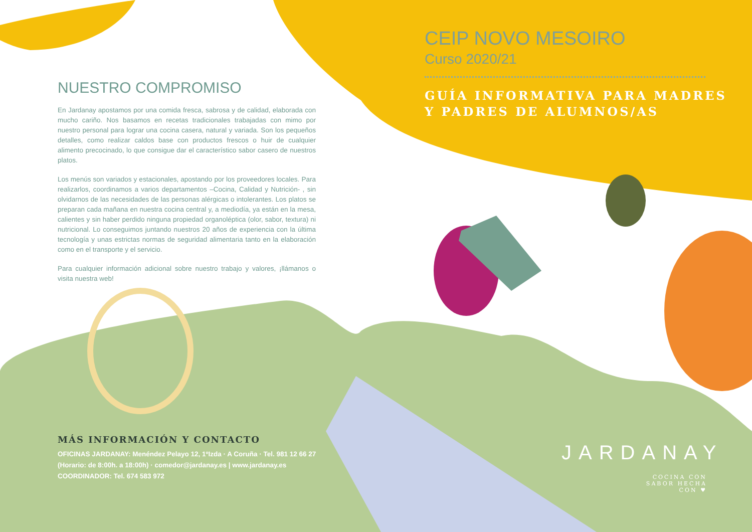NUESTRO COMPROMISO
En Jardanay apostamos por una comida fresca, sabrosa y de calidad, elaborada con mucho cariño. Nos basamos en recetas tradicionales trabajadas con mimo por nuestro personal para lograr una cocina casera, natural y variada. Son los pequeños detalles, como realizar caldos base con productos frescos o huir de cualquier alimento precocinado, lo que consigue dar el característico sabor casero de nuestros platos.
Los menús son variados y estacionales, apostando por los proveedores locales. Para realizarlos, coordinamos a varios departamentos –Cocina, Calidad y Nutrición- , sin olvidarnos de las necesidades de las personas alérgicas o intolerantes. Los platos se preparan cada mañana en nuestra cocina central y, a mediodía, ya están en la mesa, calientes y sin haber perdido ninguna propiedad organoléptica (olor, sabor, textura) ni nutricional. Lo conseguimos juntando nuestros 20 años de experiencia con la última tecnología y unas estrictas normas de seguridad alimentaria tanto en la elaboración como en el transporte y el servicio.
Para cualquier información adicional sobre nuestro trabajo y valores, ¡llámanos o visita nuestra web!
MÁS INFORMACIÓN Y CONTACTO
OFICINAS JARDANAY: Menéndez Pelayo 12, 1ºIzda · A Coruña · Tel. 981 12 66 27
(Horario: de 8:00h. a 18:00h) · comedor@jardanay.es | www.jardanay.es
COORDINADOR: Tel. 674 583 972
CEIP NOVO MESOIRO
Curso 2020/21
GUÍA INFORMATIVA PARA MADRES
Y PADRES DE ALUMNOS/AS
JARDANAY
COCINA CON SABOR HECHA CON ♥